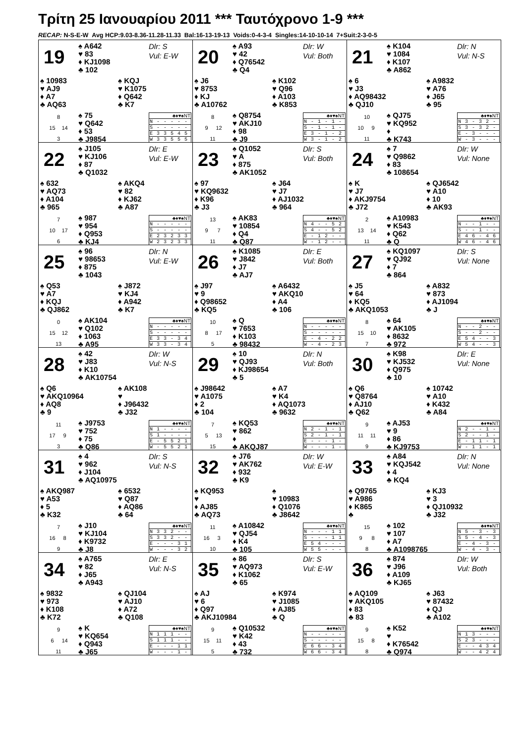Τρίτη 25 Ιανουαρίου 2011 *** Ταυτόχρονο 1-9 ***
RECAP: N-S-E-W Avg HCP:9.03-8.36-11.28-11.33 Bal:16-13-19-13 Voids:0-4-3-4 Singles:14-10-10-14 7+Suit:2-3-0-5
19
♠ A642
♥ 83
♦ KJ1098
♣ 102
Dlr: S
Vul: E-W
♠ 10983
♥ AJ9
♦ A7
♣ AQ63
♠ KQJ
♥ K1075
♦ Q642
♣ K7
8
15 14
3
♠ 75
♥ Q642
♦ 53
♣ J9854
| ♣♦♥♠NT |
| N - - - - - |
| S - - - - - |
| E 3 3 5 4 5 |
| W 3 3 5 5 5 |
20
♠ A93
♥ 42
♦ Q76542
♣ Q4
Dlr: W
Vul: Both
♠ J6
♥ 8753
♦ KJ
♣ A10762
♠ K102
♥ Q96
♦ A103
♣ K853
8
9 12
11
♠ Q8754
♥ AKJ10
♦ 98
♣ J9
| ♣♦♥♠NT |
| N - 1 - 1 - |
| S - 1 - 1 - |
| E 3 - 1 - 2 |
| W 3 - 1 - 2 |
21
♠ K104
♥ 1084
♦ K107
♣ A862
Dlr: N
Vul: N-S
♠ 6
♥ J3
♦ AQ98432
♣ QJ10
♠ A9832
♥ A76
♦ J65
♣ 95
10
10 9
11
♠ QJ75
♥ KQ952
♦
♣ K743
| ♣♦♥♠NT |
| N 3 - 3 2 - |
| S 3 - 3 2 - |
| E - 3 - - - |
| W - 3 - - - |
22
♠ J105
♥ KJ106
♦ 87
♣ Q1032
Dlr: E
Vul: E-W
♠ 632
♥ AQ73
♦ A104
♣ 965
♠ AKQ4
♥ 82
♦ KJ62
♣ A87
7
10 17
6
♠ 987
♥ 954
♦ Q953
♣ KJ4
| ♣♦♥♠NT |
| N - - - - - |
| S - - - - - |
| E 2 3 2 3 3 |
| W 2 3 2 3 3 |
23
♠ Q1052
♥ A
♦ 875
♣ AK1052
Dlr: S
Vul: Both
♠ 97
♥ KQ9632
♦ K96
♣ J3
♠ J64
♥ J7
♦ AJ1032
♣ 964
13
9 7
11
♠ AK83
♥ 10854
♦ Q4
♣ Q87
| ♣♦♥♠NT |
| N 4 - - 5 2 |
| S 4 - - 5 2 |
| E - 1 2 - - |
| W - 1 2 - - |
24
♠ 7
♥ Q9862
♦ 83
♣ 108654
Dlr: W
Vul: None
♠ K
♥ J7
♦ AKJ9754
♣ J72
♠ QJ6542
♥ A10
♦ 10
♣ AK93
2
13 14
11
♠ A10983
♥ K543
♦ Q62
♣ Q
| ♣♦♥♠NT |
| N - - 1 - - |
| S - - 1 - - |
| E 4 6 - 4 6 |
| W 4 6 - 4 6 |
25
♠ 96
♥ 98653
♦ 875
♣ 1043
Dlr: N
Vul: E-W
♠ Q53
♥ A7
♦ KQJ
♣ QJ862
♠ J872
♥ KJ4
♦ A942
♣ K7
0
15 12
13
♠ AK104
♥ Q102
♦ 1063
♣ A95
| ♣♦♥♠NT |
| N - - - - - |
| S - - - - - |
| E 3 3 - 3 4 |
| W 3 3 - 3 4 |
26
♠ K1085
♥ J842
♦ J7
♣ AJ7
Dlr: E
Vul: Both
♠ J97
♥ 9
♦ Q98652
♣ KQ5
♠ A6432
♥ AKQ10
♦ A4
♣ 106
10
8 17
5
♠ Q
♥ 7653
♦ K103
♣ 98432
| ♣♦♥♠NT |
| N - - - - - |
| S - - - - - |
| E - 4 - 2 2 |
| W - 4 - 2 3 |
27
♠ KQ1097
♥ QJ92
♦ 7
♣ 864
Dlr: S
Vul: None
♠ J5
♥ 64
♦ KQ5
♣ AKQ1053
♠ A832
♥ 873
♦ AJ1094
♣ J
8
15 10
7
♠ 64
♥ AK105
♦ 8632
♣ 972
| ♣♦♥♠NT |
| N - - 2 - - |
| S - - 2 - - |
| E 5 4 - - 3 |
| W 5 4 - - 3 |
28
♠ 42
♥ J83
♦ K10
♣ AK10754
Dlr: W
Vul: N-S
♠ Q6
♥ AKQ10964
♦ AQ8
♣ 9
♠ AK108
♥
♦ J96432
♣ J32
11
17 9
3
♠ J9753
♥ 752
♦ 75
♣ Q86
| ♣♦♥♠NT |
| N 1 - - - - |
| S 1 - - - - |
| E - 5 5 2 1 |
| W - 5 5 2 1 |
29
♠ 10
♥ QJ93
♦ KJ98654
♣ 5
Dlr: N
Vul: Both
♠ J98642
♥ A1075
♦ 2
♣ 104
♠ A7
♥ K4
♦ AQ1073
♣ 9632
7
5 13
15
♠ KQ53
♥ 862
♦
♣ AKQJ87
| ♣♦♥♠NT |
| N 2 - 1 - 1 |
| S 2 - 1 - 1 |
| E - - - 1 - |
| W - - - 1 - |
30
♠ K98
♥ KJ532
♦ Q975
♣ 10
Dlr: E
Vul: None
♠ Q6
♥ Q8764
♦ AJ10
♣ Q62
♠ 10742
♥ A10
♦ K432
♣ A84
9
11 11
9
♠ AJ53
♥ 9
♦ 86
♣ KJ9753
| ♣♦♥♠NT |
| N 2 - - 1 - |
| S 2 - - 1 - |
| E - 1 1 - 1 |
| W - 1 1 - 1 |
31
♠ 4
♥ 962
♦ J104
♣ AQ10975
Dlr: S
Vul: N-S
♠ AKQ987
♥ A53
♦ 5
♣ K32
♠ 6532
♥ Q87
♦ AQ86
♣ 64
7
16 8
9
♠ J10
♥ KJ104
♦ K9732
♣ J8
| ♣♦♥♠NT |
| N 3 3 2 - - |
| S 3 3 2 - - |
| E - - - 3 1 |
| W - - - 3 2 |
32
♠ J76
♥ AK762
♦ 932
♣ K9
Dlr: W
Vul: E-W
♠ KQ953
♥
♦ AJ85
♣ AQ73
♠
♥ 10983
♦ Q1076
♣ J8642
11
16 3
10
♠ A10842
♥ QJ54
♦ K4
♣ 105
| ♣♦♥♠NT |
| N - - - 1 1 |
| S - - - 1 1 |
| E 5 4 - - - |
| W 5 5 - - - |
33
♠ A84
♥ KQJ542
♦ 4
♣ KQ4
Dlr: N
Vul: None
♠ Q9765
♥ A986
♦ K865
♣
♠ KJ3
♥ 3
♦ QJ10932
♣ J32
15
9 8
8
♠ 102
♥ 107
♦ A7
♣ A1098765
| ♣♦♥♠NT |
| N 5 - 3 - 3 |
| S 5 - 4 - 3 |
| E - 4 - 3 - |
| W - 4 - 3 - |
34
♠ A765
♥ 82
♦ J65
♣ A943
Dlr: E
Vul: N-S
♠ 9832
♥ 973
♦ K108
♣ K72
♠ QJ104
♥ AJ10
♦ A72
♣ Q108
9
6 14
11
♠ K
♥ KQ654
♦ Q943
♣ J65
| ♣♦♥♠NT |
| N 1 1 1 - - |
| S 1 1 1 - - |
| E - - - 1 1 |
| W - - - 1 - |
35
♠ 86
♥ AQ973
♦ K1062
♣ 65
Dlr: S
Vul: E-W
♠ AJ
♥ 6
♦ Q97
♣ AKJ10984
♠ K974
♥ J1085
♦ AJ85
♣ Q
9
15 11
5
♠ Q10532
♥ K42
♦ 43
♣ 732
| ♣♦♥♠NT |
| N - - - - - |
| S - - - - - |
| E 6 6 - 3 4 |
| W 6 6 - 3 4 |
36
♠ 874
♥ J96
♦ A109
♣ KJ65
Dlr: W
Vul: Both
♠ AQ109
♥ AKQ105
♦ 83
♣ 83
♠ J63
♥ 87432
♦ QJ
♣ A102
9
15 8
8
♠ K52
♥
♦ K76542
♣ Q974
| ♣♦♥♠NT |
| N 1 3 - - - |
| S 2 3 - - - |
| E - - 4 3 4 |
| W - - 4 2 4 |